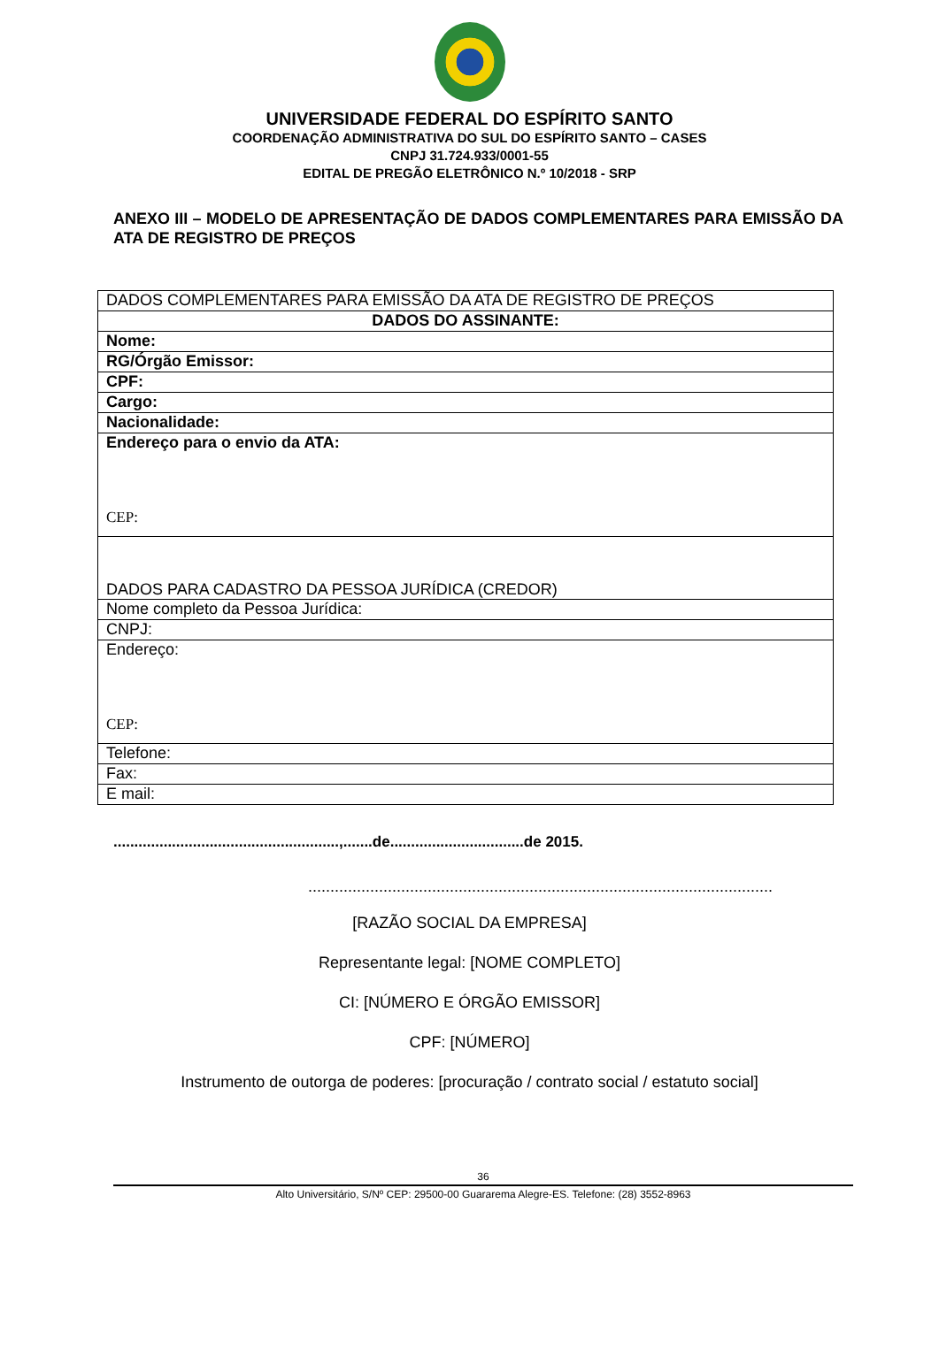UNIVERSIDADE FEDERAL DO ESPÍRITO SANTO
COORDENAÇÃO ADMINISTRATIVA DO SUL DO ESPÍRITO SANTO – CASES
CNPJ 31.724.933/0001-55
EDITAL DE PREGÃO ELETRÔNICO N.º 10/2018 - SRP
ANEXO III – MODELO DE APRESENTAÇÃO DE DADOS COMPLEMENTARES PARA EMISSÃO DA ATA DE REGISTRO DE PREÇOS
| DADOS COMPLEMENTARES PARA EMISSÃO DA ATA DE REGISTRO DE PREÇOS |
| DADOS DO ASSINANTE: |
| Nome: |
| RG/Órgão Emissor: |
| CPF: |
| Cargo: |
| Nacionalidade: |
| Endereço para o envio da ATA: CEP: |
| DADOS PARA CADASTRO DA PESSOA JURÍDICA (CREDOR) |
| Nome completo da Pessoa Jurídica: |
| CNPJ: |
| Endereço: CEP: |
| Telefone: |
| Fax: |
| E mail: |
......................................................,.......de................................de 2015.
.........................................................................................................
[RAZÃO SOCIAL DA EMPRESA]
Representante legal: [NOME COMPLETO]
CI: [NÚMERO E ÓRGÃO EMISSOR]
CPF: [NÚMERO]
Instrumento de outorga de poderes: [procuração / contrato social / estatuto social]
36
Alto Universitário, S/Nº CEP: 29500-00 Guararema Alegre-ES. Telefone: (28) 3552-8963